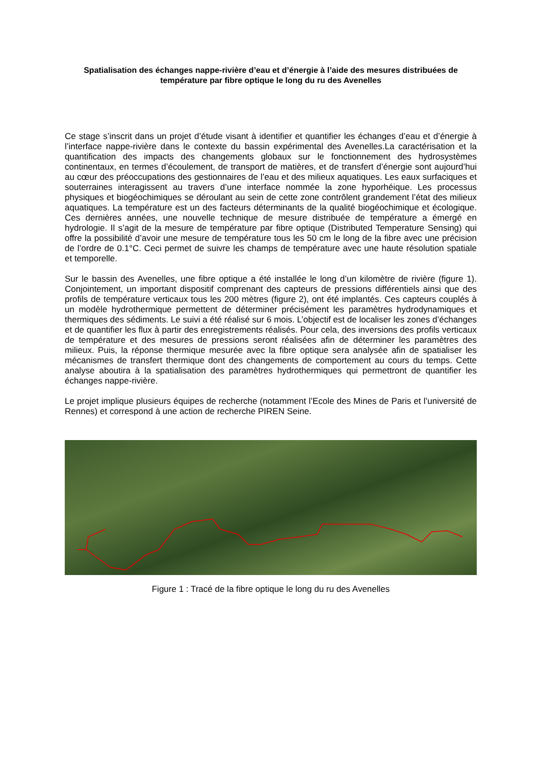Spatialisation des échanges nappe-rivière d’eau et d’énergie à l’aide des mesures distribuées de température par fibre optique le long du ru des Avenelles
Ce stage s’inscrit dans un projet d’étude visant à identifier et quantifier les échanges d’eau et d’énergie à l’interface nappe-rivière dans le contexte du bassin expérimental des Avenelles.La caractérisation et la quantification des impacts des changements globaux sur le fonctionnement des hydrosystèmes continentaux, en termes d’écoulement, de transport de matières, et de transfert d’énergie sont aujourd’hui au cœur des préoccupations des gestionnaires de l’eau et des milieux aquatiques. Les eaux surfaciques et souterraines interagissent au travers d’une interface nommée la zone hyporhéique. Les processus physiques et biogéochimiques se déroulant au sein de cette zone contrôlent grandement l’état des milieux aquatiques. La température est un des facteurs déterminants de la qualité biogéochimique et écologique. Ces dernières années, une nouvelle technique de mesure distribuée de température a émergé en hydrologie. Il s’agit de la mesure de température par fibre optique (Distributed Temperature Sensing) qui offre la possibilité d’avoir une mesure de température tous les 50 cm le long de la fibre avec une précision de l’ordre de 0.1°C. Ceci permet de suivre les champs de température avec une haute résolution spatiale et temporelle.
Sur le bassin des Avenelles, une fibre optique a été installée le long d’un kilomètre de rivière (figure 1). Conjointement, un important dispositif comprenant des capteurs de pressions différentiels ainsi que des profils de température verticaux tous les 200 mètres (figure 2), ont été implantés. Ces capteurs couplés à un modèle hydrothermique permettent de déterminer précisément les paramètres hydrodynamiques et thermiques des sédiments. Le suivi a été réalisé sur 6 mois. L’objectif est de localiser les zones d’échanges et de quantifier les flux à partir des enregistrements réalisés. Pour cela, des inversions des profils verticaux de température et des mesures de pressions seront réalisées afin de déterminer les paramètres des milieux. Puis, la réponse thermique mesurée avec la fibre optique sera analysée afin de spatialiser les mécanismes de transfert thermique dont des changements de comportement au cours du temps. Cette analyse aboutira à la spatialisation des paramètres hydrothermiques qui permettront de quantifier les échanges nappe-rivière.
Le projet implique plusieurs équipes de recherche (notamment l’Ecole des Mines de Paris et l’université de Rennes) et correspond à une action de recherche PIREN Seine.
Figure 1 : Tracé de la fibre optique le long du ru des Avenelles